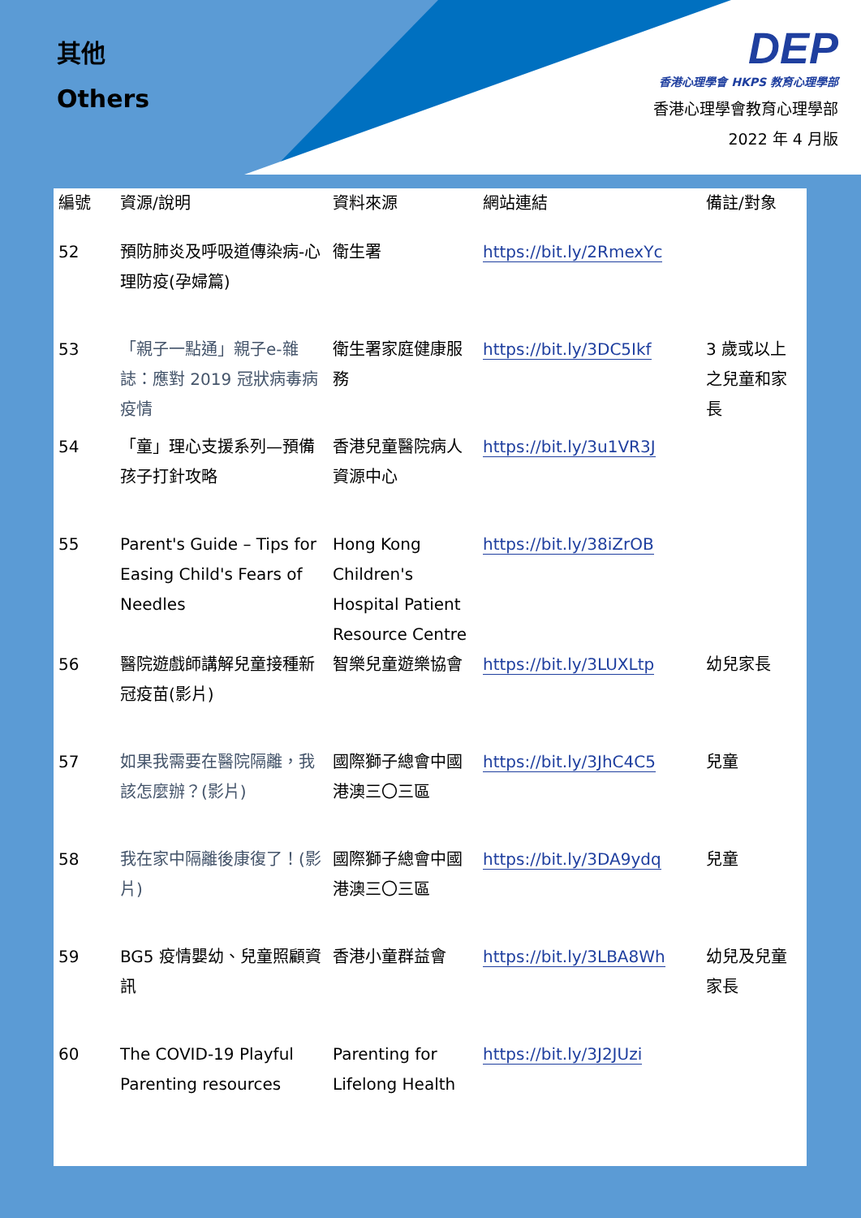其他
Others
DEP
香港心理學會 HKPS 教育心理學部
香港心理學會教育心理學部
2022 年 4 月版
| 編號 | 資源/說明 | 資料來源 | 網站連結 | 備註/對象 |
| --- | --- | --- | --- | --- |
| 52 | 預防肺炎及呼吸道傳染病-心理防疫(孕婦篇) | 衛生署 | https://bit.ly/2RmexYc | |
| 53 | 「親子一點通」親子e-雜誌：應對 2019 冠狀病毒病疫情 | 衛生署家庭健康服務 | https://bit.ly/3DC5Ikf | 3 歲或以上之兒童和家長 |
| 54 | 「童」理心支援系列—預備孩子打針攻略 | 香港兒童醫院病人資源中心 | https://bit.ly/3u1VR3J | |
| 55 | Parent's Guide – Tips for Easing Child's Fears of Needles | Hong Kong Children's Hospital Patient Resource Centre | https://bit.ly/38iZrOB | |
| 56 | 醫院遊戲師講解兒童接種新冠疫苗(影片) | 智樂兒童遊樂協會 | https://bit.ly/3LUXLtp | 幼兒家長 |
| 57 | 如果我需要在醫院隔離，我該怎麼辦？(影片) | 國際獅子總會中國港澳三〇三區 | https://bit.ly/3JhC4C5 | 兒童 |
| 58 | 我在家中隔離後康復了！(影片) | 國際獅子總會中國港澳三〇三區 | https://bit.ly/3DA9ydq | 兒童 |
| 59 | BG5 疫情嬰幼、兒童照顧資訊 | 香港小童群益會 | https://bit.ly/3LBA8Wh | 幼兒及兒童家長 |
| 60 | The COVID-19 Playful Parenting resources | Parenting for Lifelong Health | https://bit.ly/3J2JUzi | |